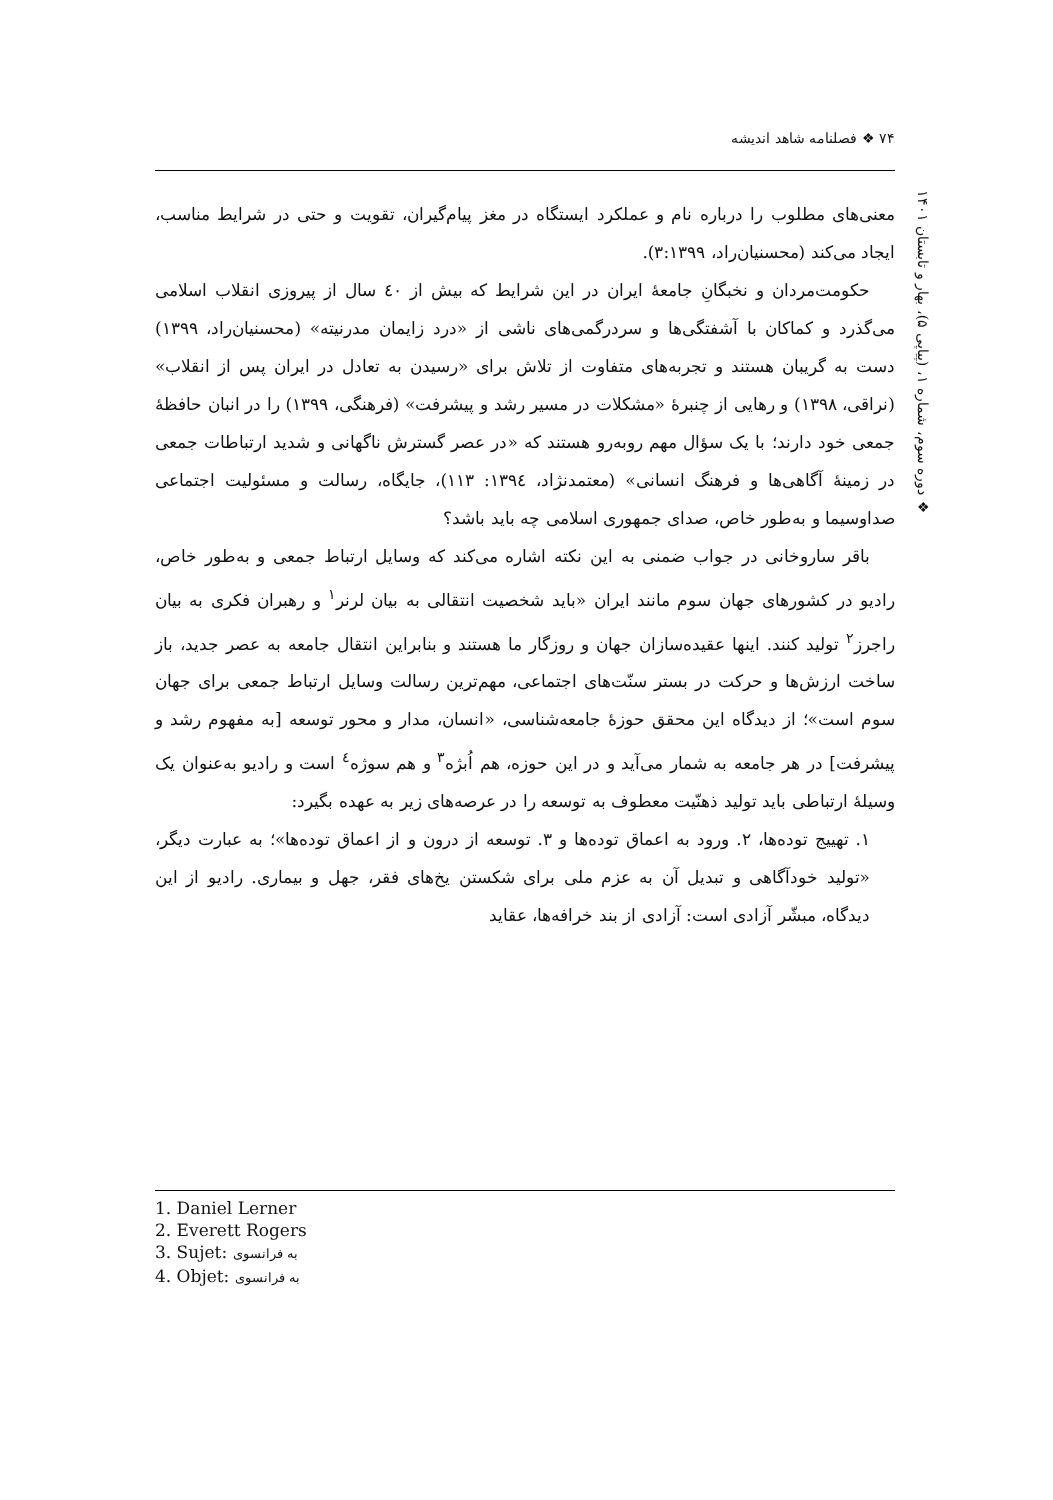۷۴ ❖ فصلنامه شاهد اندیشه
❖ دوره سوم، شماره ۱، (پیاپی ۵)، بهار و تابستان ۱۴۰۱
معنی‌های مطلوب را درباره نام و عملکرد ایستگاه در مغز پیام‌گیران، تقویت و حتی در شرایط مناسب، ایجاد می‌کند (محسنیان‌راد، ۳:۱۳۹۹).
حکومت‌مردان و نخبگانِ جامعهٔ ایران در این شرایط که بیش از ٤٠ سال از پیروزی انقلاب اسلامی می‌گذرد و کماکان با آشفتگی‌ها و سردرگمی‌های ناشی از «درد زایمان مدرنیته» (محسنیان‌راد، ۱۳۹۹) دست به گریبان هستند و تجربه‌های متفاوت از تلاش برای «رسیدن به تعادل در ایران پس از انقلاب» (نراقی، ۱۳۹۸) و رهایی از چنبرهٔ «مشکلات در مسیر رشد و پیشرفت» (فرهنگی، ۱۳۹۹) را در انبان حافظهٔ جمعی خود دارند؛ با یک سؤال مهم روبه‌رو هستند که «در عصر گسترش ناگهانی و شدید ارتباطات جمعی در زمینهٔ آگاهی‌ها و فرهنگ انسانی» (معتمدنژاد، ۱۳۹٤: ۱۱۳)، جایگاه، رسالت و مسئولیت اجتماعی صداوسیما و به‌طور خاص، صدای جمهوری اسلامی چه باید باشد؟
باقر ساروخانی در جواب ضمنی به این نکته اشاره می‌کند که وسایل ارتباط جمعی و به‌طور خاص، رادیو در کشورهای جهان سوم مانند ایران «باید شخصیت انتقالی به بیان لرنر<sup>۱</sup> و رهبران فکری به بیان راجرز<sup>۲</sup> تولید کنند. اینها عقیده‌سازان جهان و روزگار ما هستند و بنابراین انتقال جامعه به عصر جدید، باز ساخت ارزش‌ها و حرکت در بستر سنّت‌های اجتماعی، مهم‌ترین رسالت وسایل ارتباط جمعی برای جهان سوم است»؛ از دیدگاه این محقق حوزهٔ جامعه‌شناسی، «انسان، مدار و محور توسعه [به مفهوم رشد و پیشرفت] در هر جامعه به شمار می‌آید و در این حوزه، هم اُبژه<sup>۳</sup> و هم سوژه<sup>٤</sup> است و رادیو به‌عنوان یک وسیلهٔ ارتباطی باید تولید ذهنّیت معطوف به توسعه را در عرصه‌های زیر به عهده بگیرد:
۱. تهییج توده‌ها، ۲. ورود به اعماق توده‌ها و ۳. توسعه از درون و از اعماق توده‌ها»؛ به عبارت دیگر، «تولید خودآگاهی و تبدیل آن به عزم ملی برای شکستن یخ‌های فقر، جهل و بیماری. رادیو از این دیدگاه، مبشّر آزادی است: آزادی از بند خرافه‌ها، عقاید
1. Daniel Lerner
2. Everett Rogers
3. Sujet: به فرانسوی
4. Objet: به فرانسوی